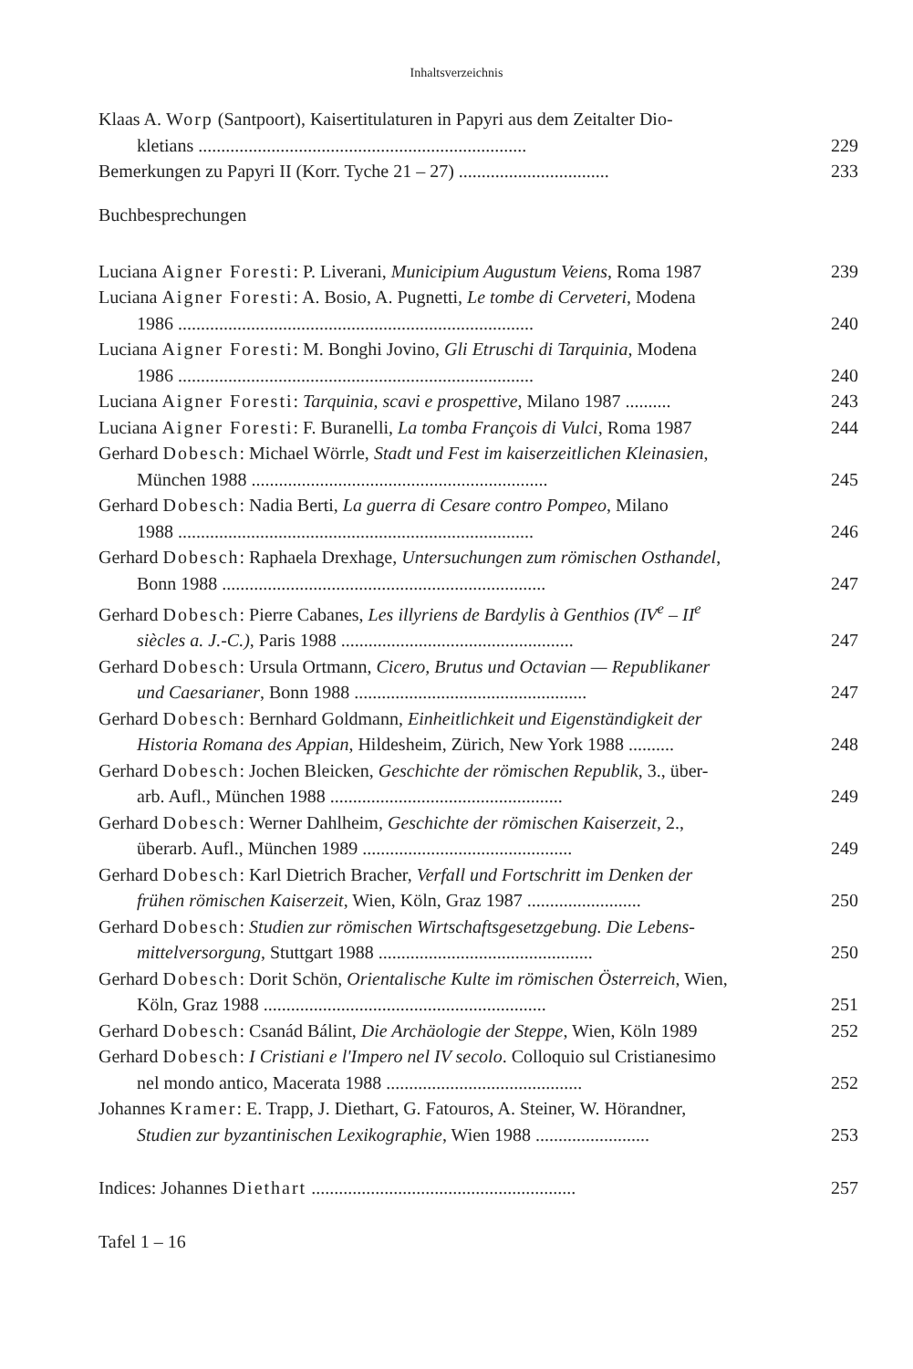Inhaltsverzeichnis
Klaas A. Worp (Santpoort), Kaisertitulaturen in Papyri aus dem Zeitalter Dio-
kletians ........................................................................
229
Bemerkungen zu Papyri II (Korr. Tyche 21 – 27) .................................
233
Buchbesprechungen
Luciana Aigner Foresti: P. Liverani, Municipium Augustum Veiens, Roma 1987
239
Luciana Aigner Foresti: A. Bosio, A. Pugnetti, Le tombe di Cerveteri, Modena
1986 ..............................................................................
240
Luciana Aigner Foresti: M. Bonghi Jovino, Gli Etruschi di Tarquinia, Modena
1986 ..............................................................................
240
Luciana Aigner Foresti: Tarquinia, scavi e prospettive, Milano 1987 ..........
243
Luciana Aigner Foresti: F. Buranelli, La tomba François di Vulci, Roma 1987
244
Gerhard Dobesch: Michael Wörrle, Stadt und Fest im kaiserzeitlichen Kleinasien,
München 1988 .................................................................
245
Gerhard Dobesch: Nadia Berti, La guerra di Cesare contro Pompeo, Milano
1988 ..............................................................................
246
Gerhard Dobesch: Raphaela Drexhage, Untersuchungen zum römischen Osthandel,
Bonn 1988 .......................................................................
247
Gerhard Dobesch: Pierre Cabanes, Les illyriens de Bardylis à Genthios (IV<sup>e</sup> – II<sup>e</sup>
siècles a. J.-C.), Paris 1988 ...................................................
247
Gerhard Dobesch: Ursula Ortmann, Cicero, Brutus und Octavian — Republikaner
und Caesarianer, Bonn 1988 ...................................................
247
Gerhard Dobesch: Bernhard Goldmann, Einheitlichkeit und Eigenständigkeit der
Historia Romana des Appian, Hildesheim, Zürich, New York 1988 ..........
248
Gerhard Dobesch: Jochen Bleicken, Geschichte der römischen Republik, 3., über-
arb. Aufl., München 1988 ...................................................
249
Gerhard Dobesch: Werner Dahlheim, Geschichte der römischen Kaiserzeit, 2.,
überarb. Aufl., München 1989 ..............................................
249
Gerhard Dobesch: Karl Dietrich Bracher, Verfall und Fortschritt im Denken der
frühen römischen Kaiserzeit, Wien, Köln, Graz 1987 .........................
250
Gerhard Dobesch: Studien zur römischen Wirtschaftsgesetzgebung. Die Lebens-
mittelversorgung, Stuttgart 1988 ...............................................
250
Gerhard Dobesch: Dorit Schön, Orientalische Kulte im römischen Österreich, Wien,
Köln, Graz 1988 ..............................................................
251
Gerhard Dobesch: Csanád Bálint, Die Archäologie der Steppe, Wien, Köln 1989
252
Gerhard Dobesch: I Cristiani e l'Impero nel IV secolo. Colloquio sul Cristianesimo
nel mondo antico, Macerata 1988 ...........................................
252
Johannes Kramer: E. Trapp, J. Diethart, G. Fatouros, A. Steiner, W. Hörandner,
Studien zur byzantinischen Lexikographie, Wien 1988 .........................
253
Indices: Johannes Diethart ..........................................................
257
Tafel 1 – 16